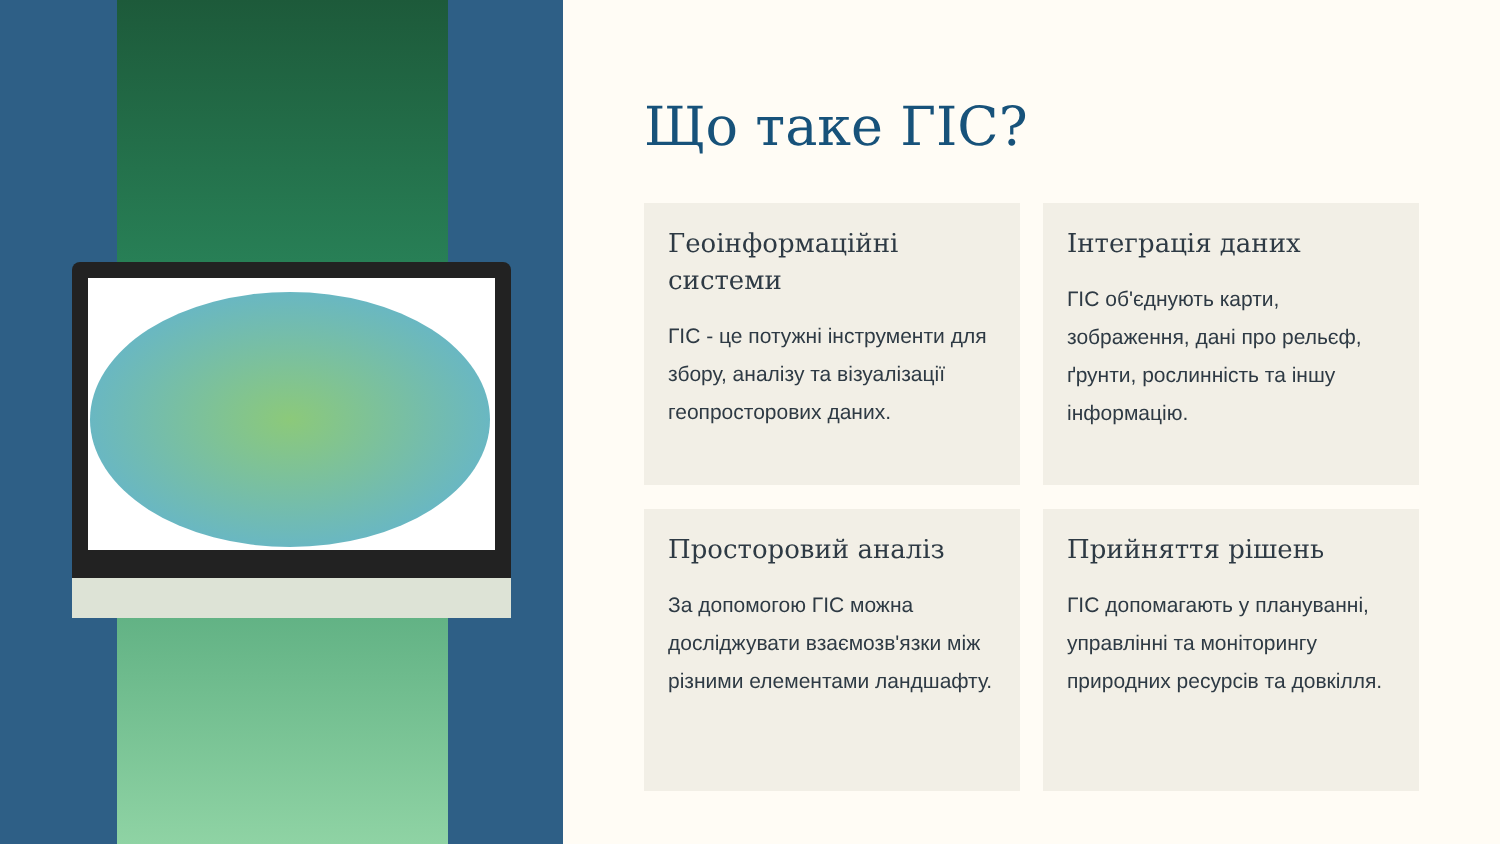Що таке ГІС?
Геоінформаційні системи
ГІС - це потужні інструменти для збору, аналізу та візуалізації геопросторових даних.
Інтеграція даних
ГІС об'єднують карти, зображення, дані про рельєф, ґрунти, рослинність та іншу інформацію.
Просторовий аналіз
За допомогою ГІС можна досліджувати взаємозв'язки між різними елементами ландшафту.
Прийняття рішень
ГІС допомагають у плануванні, управлінні та моніторингу природних ресурсів та довкілля.